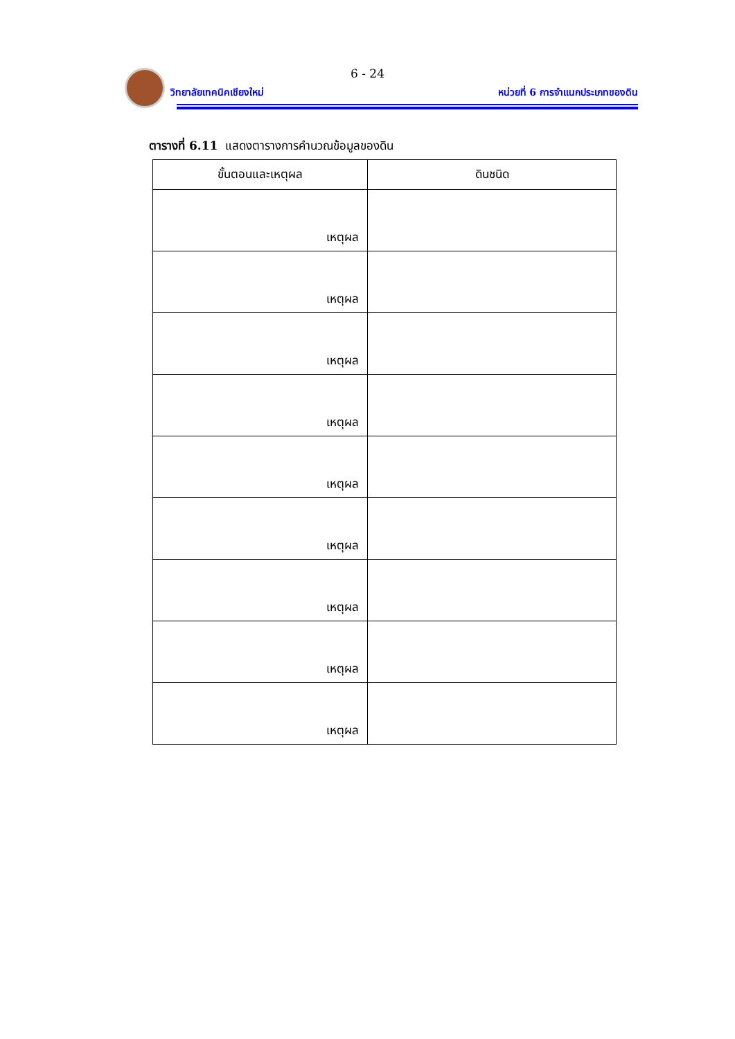6 - 24
วิทยาลัยเทคนิคเชียงใหม่
หน่วยที่ 6 การจำแนกประเภทของดิน
ตารางที่ 6.11 แสดงตารางการคำนวณข้อมูลของดิน
| ขั้นตอนและเหตุผล | ดินชนิด |
| --- | --- |
| เหตุผล | |
| เหตุผล | |
| เหตุผล | |
| เหตุผล | |
| เหตุผล | |
| เหตุผล | |
| เหตุผล | |
| เหตุผล | |
| เหตุผล | |